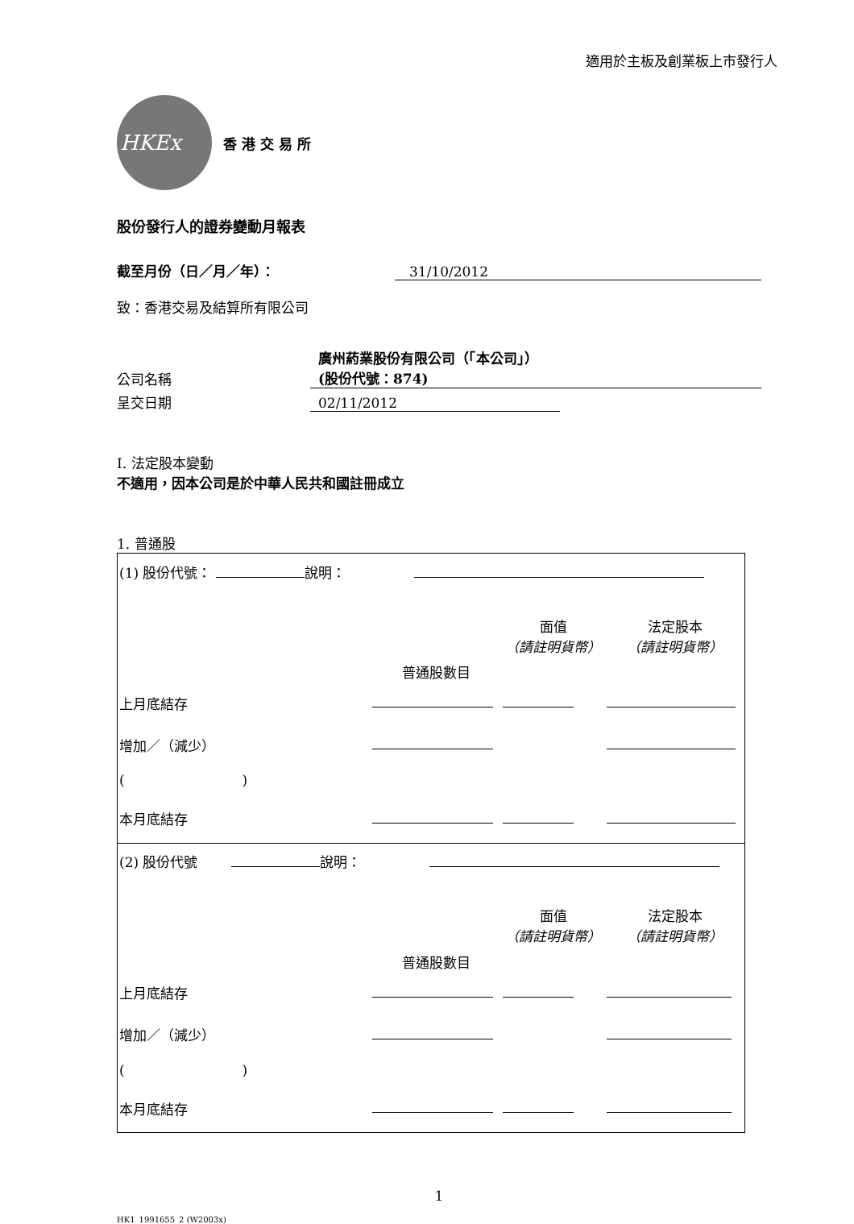適用於主板及創業板上市發行人
HKEx
香港交易所
股份發行人的證券變動月報表
截至月份（日／月／年）： 31/10/2012
致：香港交易及結算所有限公司
公司名稱 廣州葯業股份有限公司（「本公司」）
(股份代號：874)
呈交日期 02/11/2012
I. 法定股本變動
不適用，因本公司是於中華人民共和國註冊成立
1. 普通股
| (1) 股份代號： 說明： | | | |
| | 普通股數目 | 面值 （請註明貨幣） | 法定股本 （請註明貨幣） |
| 上月底結存 | | | |
| 增加／（減少） | | | |
| ( ) | | | |
| 本月底結存 | | | |
| (2) 股份代號 說明： | | | |
| | 普通股數目 | 面值 （請註明貨幣） | 法定股本 （請註明貨幣） |
| 上月底結存 | | | |
| 增加／（減少） | | | |
| ( ) | | | |
| 本月底結存 | | | |
1
HK1_1991655_2 (W2003x)